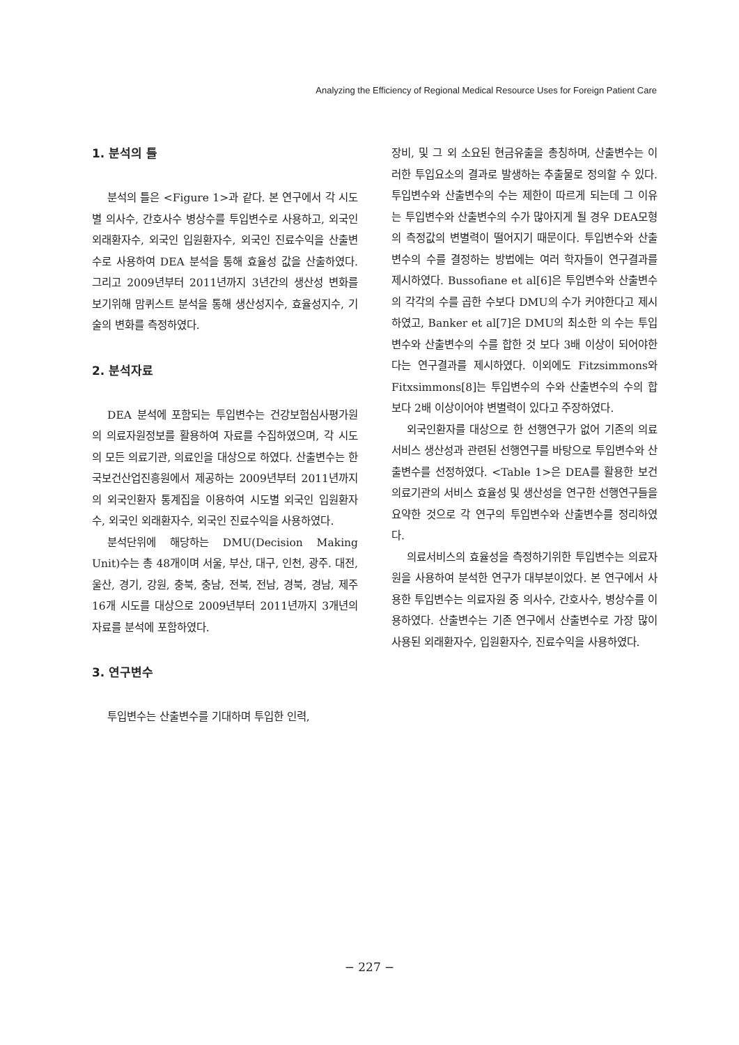Analyzing the Efficiency of Regional Medical Resource Uses for Foreign Patient Care
1. 분석의 틀
분석의 틀은 <Figure 1>과 같다. 본 연구에서 각 시도별 의사수, 간호사수 병상수를 투입변수로 사용하고, 외국인 외래환자수, 외국인 입원환자수, 외국인 진료수익을 산출변수로 사용하여 DEA 분석을 통해 효율성 값을 산출하였다. 그리고 2009년부터 2011년까지 3년간의 생산성 변화를 보기위해 맘퀴스트 분석을 통해 생산성지수, 효율성지수, 기술의 변화를 측정하였다.
2. 분석자료
DEA 분석에 포함되는 투입변수는 건강보험심사평가원의 의료자원정보를 활용하여 자료를 수집하였으며, 각 시도의 모든 의료기관, 의료인을 대상으로 하였다. 산출변수는 한국보건산업진흥원에서 제공하는 2009년부터 2011년까지의 외국인환자 통계집을 이용하여 시도별 외국인 입원환자수, 외국인 외래환자수, 외국인 진료수익을 사용하였다.
분석단위에 해당하는 DMU(Decision Making Unit)수는 총 48개이며 서울, 부산, 대구, 인천, 광주. 대전, 울산, 경기, 강원, 충북, 충남, 전북, 전남, 경북, 경남, 제주 16개 시도를 대상으로 2009년부터 2011년까지 3개년의 자료를 분석에 포함하였다.
3. 연구변수
투입변수는 산출변수를 기대하며 투입한 인력,
장비, 및 그 외 소요된 현금유출을 총칭하며, 산출변수는 이러한 투입요소의 결과로 발생하는 추출물로 정의할 수 있다. 투입변수와 산출변수의 수는 제한이 따르게 되는데 그 이유는 투입변수와 산출변수의 수가 많아지게 될 경우 DEA모형의 측정값의 변별력이 떨어지기 때문이다. 투입변수와 산출변수의 수를 결정하는 방법에는 여러 학자들이 연구결과를 제시하였다. Bussofiane et al[6]은 투입변수와 산출변수의 각각의 수를 곱한 수보다 DMU의 수가 커야한다고 제시하였고, Banker et al[7]은 DMU의 최소한 의 수는 투입변수와 산출변수의 수를 합한 것 보다 3배 이상이 되어야한다는 연구결과를 제시하였다. 이외에도 Fitzsimmons와 Fitxsimmons[8]는 투입변수의 수와 산출변수의 수의 합보다 2배 이상이어야 변별력이 있다고 주장하였다.
외국인환자를 대상으로 한 선행연구가 없어 기존의 의료서비스 생산성과 관련된 선행연구를 바탕으로 투입변수와 산출변수를 선정하였다. <Table 1>은 DEA를 활용한 보건의료기관의 서비스 효율성 및 생산성을 연구한 선행연구들을 요약한 것으로 각 연구의 투입변수와 산출변수를 정리하였다.
의료서비스의 효율성을 측정하기위한 투입변수는 의료자원을 사용하여 분석한 연구가 대부분이었다. 본 연구에서 사용한 투입변수는 의료자원 중 의사수, 간호사수, 병상수를 이용하였다. 산출변수는 기존 연구에서 산출변수로 가장 많이 사용된 외래환자수, 입원환자수, 진료수익을 사용하였다.
− 227 −